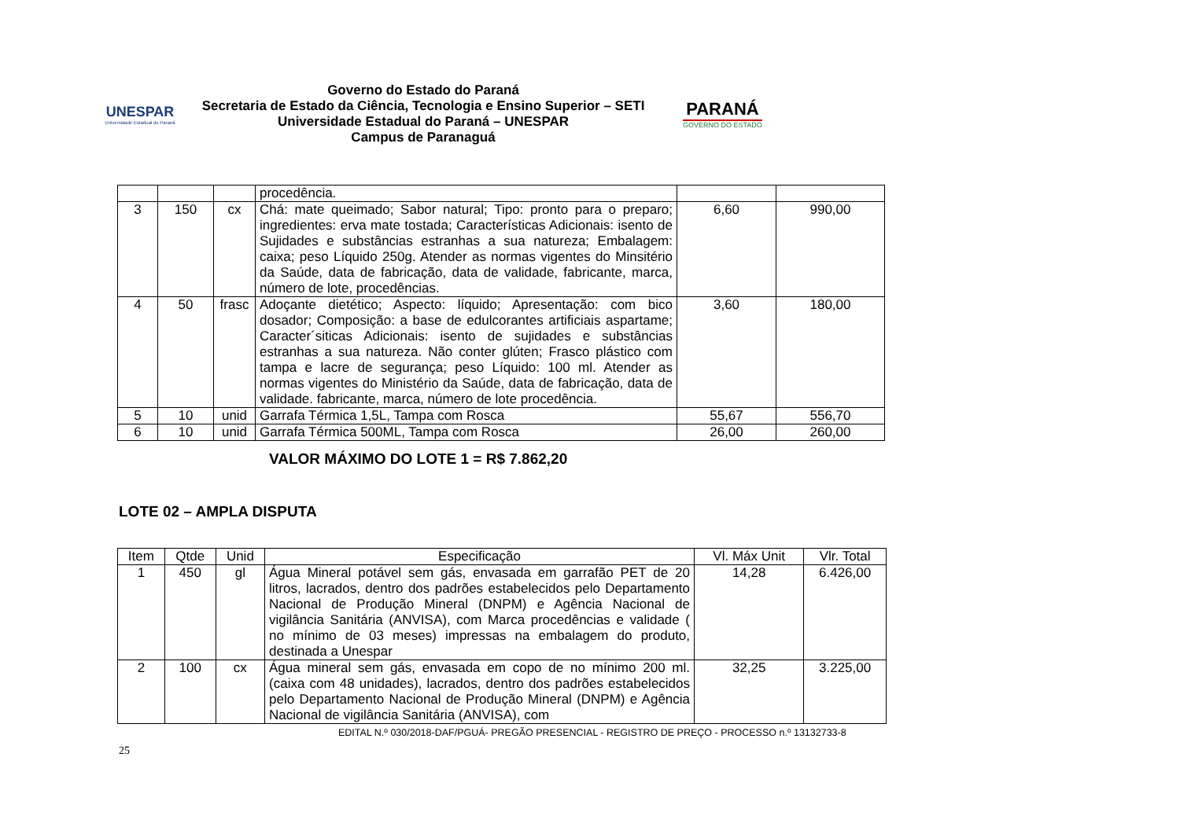UNESPAR
Universidade Estadual do Paraná
Governo do Estado do Paraná
Secretaria de Estado da Ciência, Tecnologia e Ensino Superior – SETI
Universidade Estadual do Paraná – UNESPAR
Campus de Paranaguá
PARANÁ
GOVERNO DO ESTADO
| | | | procedência. | | |
| 3 | 150 | cx | Chá: mate queimado; Sabor natural; Tipo: pronto para o preparo; ingredientes: erva mate tostada; Características Adicionais: isento de Sujidades e substâncias estranhas a sua natureza; Embalagem: caixa; peso Líquido 250g. Atender as normas vigentes do Minsitério da Saúde, data de fabricação, data de validade, fabricante, marca, número de lote, procedências. | 6,60 | 990,00 |
| 4 | 50 | frasc | Adoçante dietético; Aspecto: líquido; Apresentação: com bico dosador; Composição: a base de edulcorantes artificiais aspartame; Caracter´siticas Adicionais: isento de sujidades e substâncias estranhas a sua natureza. Não conter glúten; Frasco plástico com tampa e lacre de segurança; peso Líquido: 100 ml. Atender as normas vigentes do Ministério da Saúde, data de fabricação, data de validade. fabricante, marca, número de lote procedência. | 3,60 | 180,00 |
| 5 | 10 | unid | Garrafa Térmica 1,5L, Tampa com Rosca | 55,67 | 556,70 |
| 6 | 10 | unid | Garrafa Térmica 500ML, Tampa com Rosca | 26,00 | 260,00 |
VALOR MÁXIMO DO LOTE 1 = R$ 7.862,20
LOTE 02 – AMPLA DISPUTA
| Item | Qtde | Unid | Especificação | Vl. Máx Unit | Vlr. Total |
| --- | --- | --- | --- | --- | --- |
| 1 | 450 | gl | Água Mineral potável sem gás, envasada em garrafão PET de 20 litros, lacrados, dentro dos padrões estabelecidos pelo Departamento Nacional de Produção Mineral (DNPM) e Agência Nacional de vigilância Sanitária (ANVISA), com Marca procedências e validade ( no mínimo de 03 meses) impressas na embalagem do produto, destinada a Unespar | 14,28 | 6.426,00 |
| 2 | 100 | cx | Água mineral sem gás, envasada em copo de no mínimo 200 ml. (caixa com 48 unidades), lacrados, dentro dos padrões estabelecidos pelo Departamento Nacional de Produção Mineral (DNPM) e Agência Nacional de vigilância Sanitária (ANVISA), com | 32,25 | 3.225,00 |
EDITAL N.º 030/2018-DAF/PGUÁ- PREGÃO PRESENCIAL - REGISTRO DE PREÇO - PROCESSO n.º 13132733-8
25